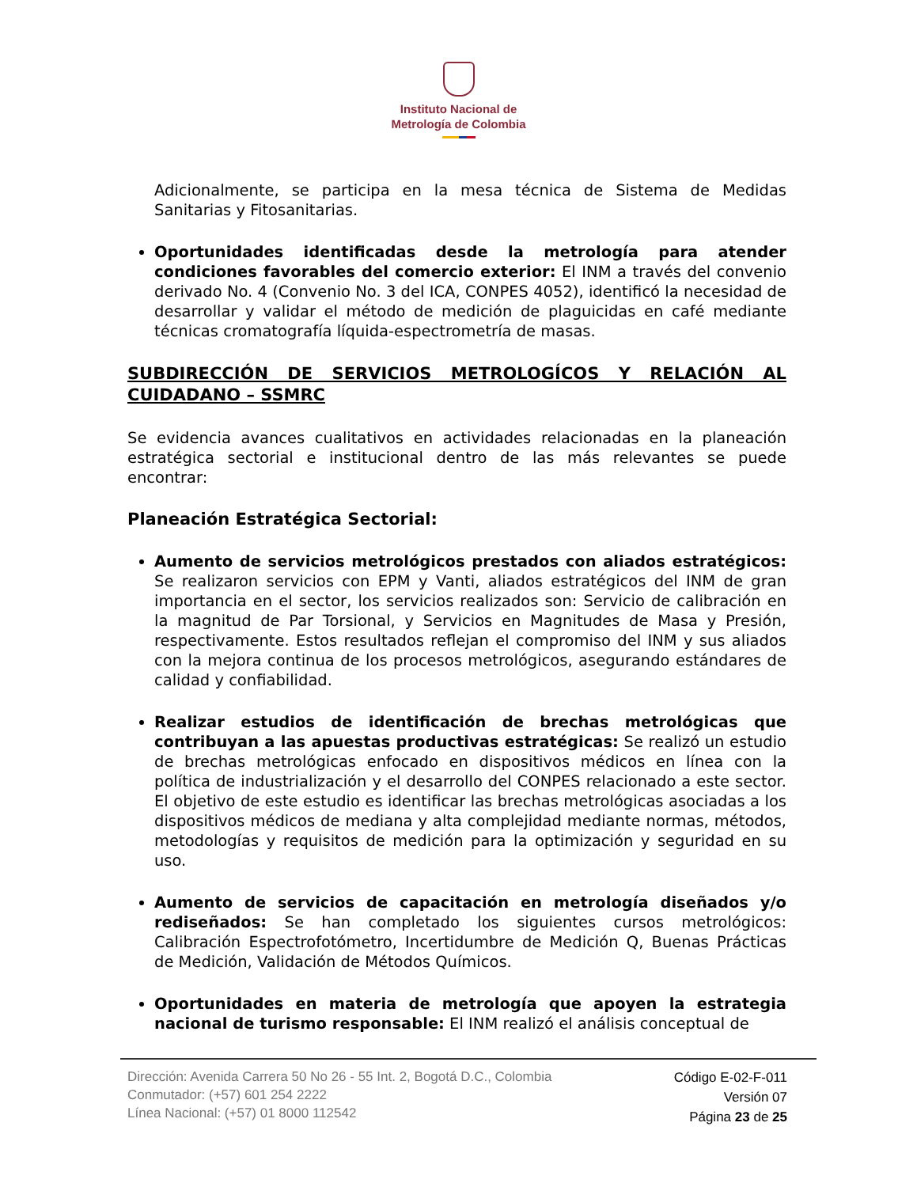Instituto Nacional de
Metrología de Colombia
Adicionalmente, se participa en la mesa técnica de Sistema de Medidas Sanitarias y Fitosanitarias.
Oportunidades identificadas desde la metrología para atender condiciones favorables del comercio exterior: El INM a través del convenio derivado No. 4 (Convenio No. 3 del ICA, CONPES 4052), identificó la necesidad de desarrollar y validar el método de medición de plaguicidas en café mediante técnicas cromatografía líquida-espectrometría de masas.
SUBDIRECCIÓN DE SERVICIOS METROLOGÍCOS Y RELACIÓN AL CUIDADANO – SSMRC
Se evidencia avances cualitativos en actividades relacionadas en la planeación estratégica sectorial e institucional dentro de las más relevantes se puede encontrar:
Planeación Estratégica Sectorial:
Aumento de servicios metrológicos prestados con aliados estratégicos: Se realizaron servicios con EPM y Vanti, aliados estratégicos del INM de gran importancia en el sector, los servicios realizados son: Servicio de calibración en la magnitud de Par Torsional, y Servicios en Magnitudes de Masa y Presión, respectivamente. Estos resultados reflejan el compromiso del INM y sus aliados con la mejora continua de los procesos metrológicos, asegurando estándares de calidad y confiabilidad.
Realizar estudios de identificación de brechas metrológicas que contribuyan a las apuestas productivas estratégicas: Se realizó un estudio de brechas metrológicas enfocado en dispositivos médicos en línea con la política de industrialización y el desarrollo del CONPES relacionado a este sector. El objetivo de este estudio es identificar las brechas metrológicas asociadas a los dispositivos médicos de mediana y alta complejidad mediante normas, métodos, metodologías y requisitos de medición para la optimización y seguridad en su uso.
Aumento de servicios de capacitación en metrología diseñados y/o rediseñados: Se han completado los siguientes cursos metrológicos: Calibración Espectrofotómetro, Incertidumbre de Medición Q, Buenas Prácticas de Medición, Validación de Métodos Químicos.
Oportunidades en materia de metrología que apoyen la estrategia nacional de turismo responsable: El INM realizó el análisis conceptual de
Dirección: Avenida Carrera 50 No 26 - 55 Int. 2, Bogotá D.C., Colombia
Conmutador: (+57) 601 254 2222
Línea Nacional: (+57) 01 8000 112542
Código E-02-F-011
Versión 07
Página 23 de 25